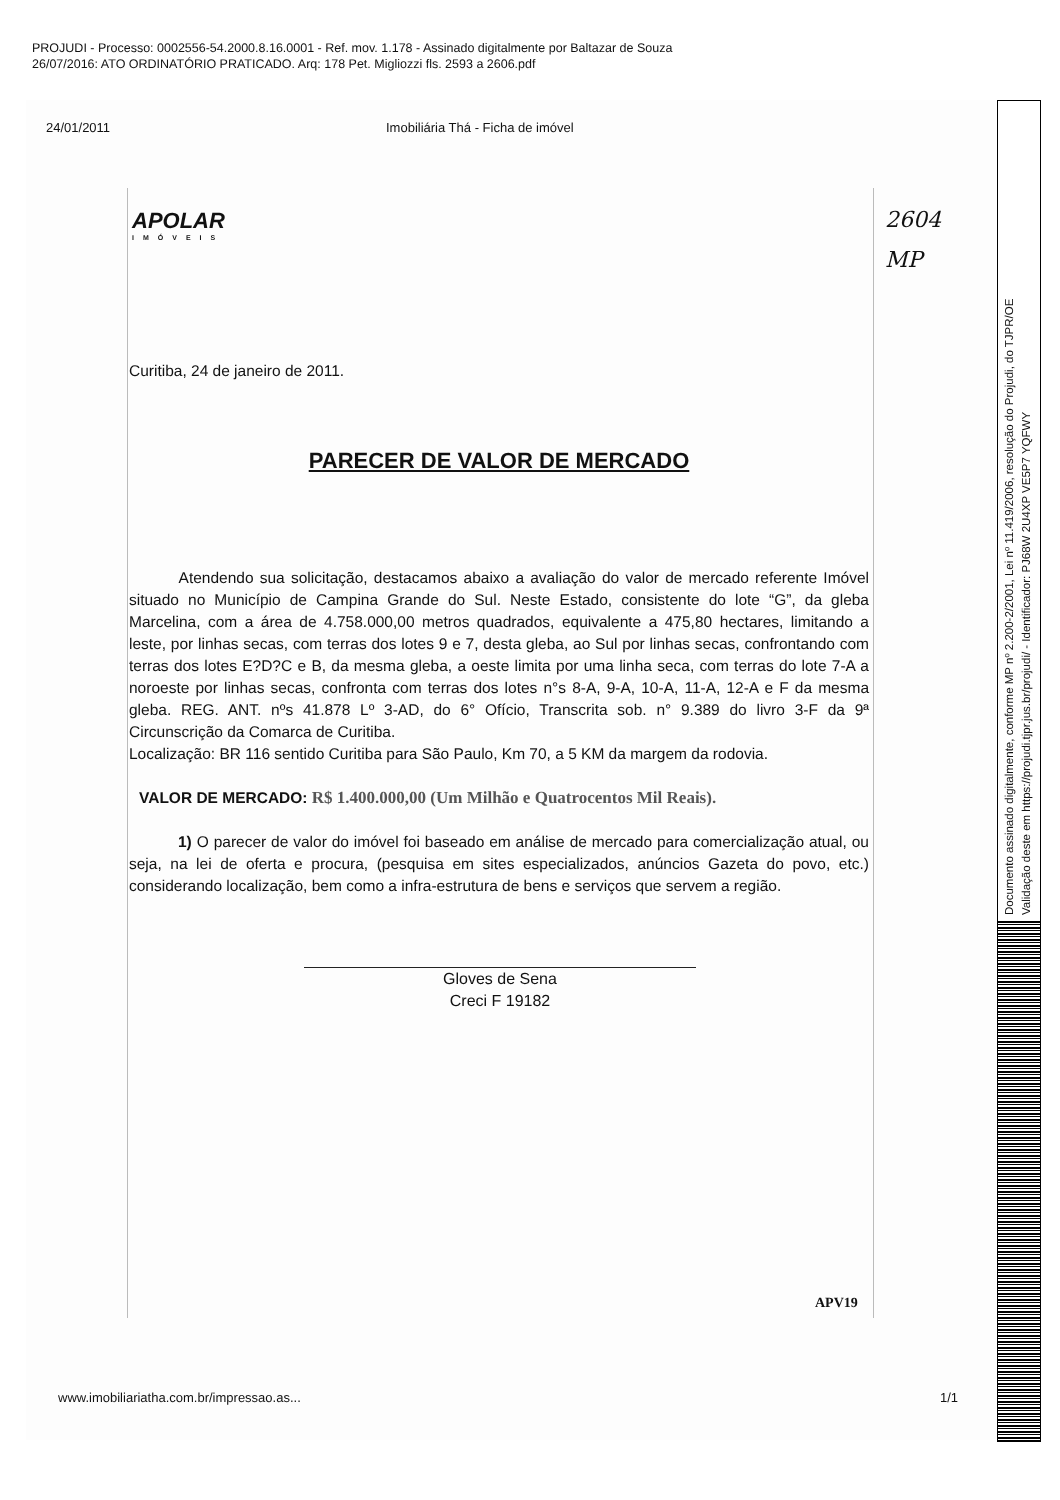PROJUDI - Processo: 0002556-54.2000.8.16.0001 - Ref. mov. 1.178 - Assinado digitalmente por Baltazar de Souza
26/07/2016: ATO ORDINATÓRIO PRATICADO. Arq: 178 Pet. Migliozzi fls. 2593 a 2606.pdf
24/01/2011 Imobiliária Thá - Ficha de imóvel
APOLAR
IMÓVEIS
2604
MP
Curitiba, 24 de janeiro de 2011.
PARECER DE VALOR DE MERCADO
Atendendo sua solicitação, destacamos abaixo a avaliação do valor de mercado referente Imóvel situado no Município de Campina Grande do Sul. Neste Estado, consistente do lote “G”, da gleba Marcelina, com a área de 4.758.000,00 metros quadrados, equivalente a 475,80 hectares, limitando a leste, por linhas secas, com terras dos lotes 9 e 7, desta gleba, ao Sul por linhas secas, confrontando com terras dos lotes E?D?C e B, da mesma gleba, a oeste limita por uma linha seca, com terras do lote 7-A a noroeste por linhas secas, confronta com terras dos lotes n°s 8-A, 9-A, 10-A, 11-A, 12-A e F da mesma gleba. REG. ANT. nºs 41.878 Lº 3-AD, do 6° Ofício, Transcrita sob. n° 9.389 do livro 3-F da 9ª Circunscrição da Comarca de Curitiba.
Localização: BR 116 sentido Curitiba para São Paulo, Km 70, a 5 KM da margem da rodovia.
VALOR DE MERCADO: R$ 1.400.000,00 (Um Milhão e Quatrocentos Mil Reais).
1) O parecer de valor do imóvel foi baseado em análise de mercado para comercialização atual, ou seja, na lei de oferta e procura, (pesquisa em sites especializados, anúncios Gazeta do povo, etc.) considerando localização, bem como a infra-estrutura de bens e serviços que servem a região.
Gloves de Sena
Creci F 19182
APV19
www.imobiliariatha.com.br/impressao.as... 1/1
Documento assinado digitalmente, conforme MP nº 2.200-2/2001, Lei nº 11.419/2006, resolução do Projudi, do TJPR/OE
Validação deste em https://projudi.tjpr.jus.br/projudi/ - Identificador: PJ68W 2U4XP VE5P7 YQFWY